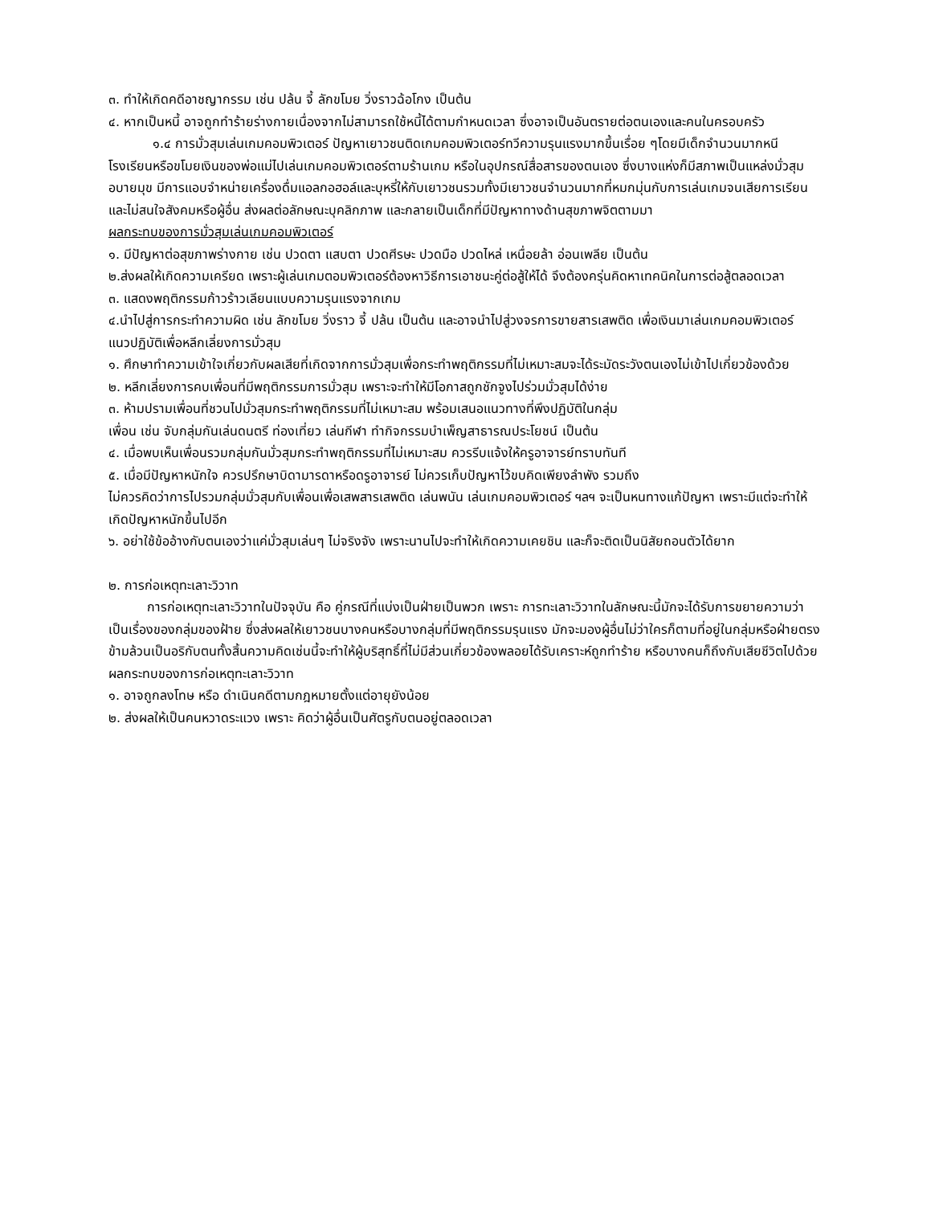๓. ทำให้เกิดคดีอาชญากรรม เช่น ปล้น จี้ ลักขโมย วิ่งราวฉ้อโกง เป็นต้น
๔. หากเป็นหนี้ อาจถูกทำร้ายร่างกายเนื่องจากไม่สามารถใช้หนี้ได้ตามกำหนดเวลา ซึ่งอาจเป็นอันตรายต่อตนเองและคนในครอบครัว
๑.๔ การมั่วสุมเล่นเกมคอมพิวเตอร์ ปัญหาเยาวชนติดเกมคอมพิวเตอร์ทวีความรุนแรงมากขึ้นเรื่อย ๆโดยมีเด็กจำนวนมากหนีโรงเรียนหรือขโมยเงินของพ่อแม่ไปเล่นเกมคอมพิวเตอร์ตามร้านเกม หรือในอุปกรณ์สื่อสารของตนเอง ซึ่งบางแห่งก็มีสภาพเป็นแหล่งมั่วสุมอบายมุข มีการแอบจำหน่ายเครื่องดื่มแอลกอฮอล์และบุหรี่ให้กับเยาวชนรวมทั้งมีเยาวชนจำนวนมากที่หมกมุ่นกับการเล่นเกมจนเสียการเรียน และไม่สนใจสังคมหรือผู้อื่น ส่งผลต่อลักษณะบุคลิกภาพ และกลายเป็นเด็กที่มีปัญหาทางด้านสุขภาพจิตตามมา
ผลกระทบของการมั่วสุมเล่นเกมคอมพิวเตอร์
๑. มีปัญหาต่อสุขภาพร่างกาย เช่น ปวดตา แสบตา ปวดศีรษะ ปวดมือ ปวดไหล่ เหนื่อยล้า อ่อนเพลีย เป็นต้น
๒.ส่งผลให้เกิดความเครียด เพราะผู้เล่นเกมตอมพิวเตอร์ต้องหาวิธีการเอาชนะคู่ต่อสู้ให้ได้ จึงต้องครุ่นคิดหาเทคนิคในการต่อสู้ตลอดเวลา
๓. แสดงพฤติกรรมก้าวร้าวเลียนแบบความรุนแรงจากเกม
๔.นำไปสู่การกระทำความผิด เช่น ลักขโมย วิ่งราว จี้ ปล้น เป็นต้น และอาจนำไปสู่วงจรการขายสารเสพติด เพื่อเงินมาเล่นเกมคอมพิวเตอร์
แนวปฏิบัติเพื่อหลีกเลี่ยงการมั่วสุม
๑. ศึกษาทำความเข้าใจเกี่ยวกับผลเสียที่เกิดจากการมั่วสุมเพื่อกระทำพฤติกรรมที่ไม่เหมาะสมจะได้ระมัดระวังตนเองไม่เข้าไปเกี่ยวข้องด้วย
๒. หลีกเลี่ยงการคบเพื่อนที่มีพฤติกรรมการมั่วสุม เพราะจะทำให้มีโอกาสถูกชักจูงไปร่วมมั่วสุมได้ง่าย
๓. ห้ามปรามเพื่อนที่ชวนไปมั่วสุมกระทำพฤติกรรมที่ไม่เหมาะสม พร้อมเสนอแนวทางที่พึงปฏิบัติในกลุ่ม
เพื่อน เช่น จับกลุ่มกันเล่นดนตรี ท่องเที่ยว เล่นกีฬา ทำกิจกรรมบำเพ็ญสาธารณประโยชน์ เป็นต้น
๔. เมื่อพบเห็นเพื่อนรวมกลุ่มกันมั่วสุมกระทำพฤติกรรมที่ไม่เหมาะสม ควรรีบแจ้งให้ครูอาจารย์ทราบทันที
๕. เมื่อมีปัญหาหนักใจ ควรปรึกษาบิดามารดาหรือดรูอาจารย์ ไม่ควรเก็บปัญหาไว้ขบคิดเพียงลำพัง รวมถึง
ไม่ควรคิดว่าการไปรวมกลุ่มมั่วสุมกับเพื่อนเพื่อเสพสารเสพติด เล่นพนัน เล่นเกมคอมพิวเตอร์ ฯลฯ จะเป็นหนทางแก้ปัญหา เพราะมีแต่จะทำให้เกิดปัญหาหนักขึ้นไปอีก
๖. อย่าใช้ข้ออ้างกับตนเองว่าแค่มั่วสุมเล่นๆ ไม่จริงจัง เพราะนานไปจะทำให้เกิดความเคยชิน และก็จะติดเป็นนิสัยถอนตัวได้ยาก
๒. การก่อเหตุทะเลาะวิวาท
การก่อเหตุทะเลาะวิวาทในปัจจุบัน คือ คู่กรณีที่แบ่งเป็นฝ่ายเป็นพวก เพราะ การทะเลาะวิวาทในลักษณะนี้มักจะได้รับการขยายความว่าเป็นเรื่องของกลุ่มของฝ้าย ซึ่งส่งผลให้เยาวชนบางคนหรือบางกลุ่มที่มีพฤติกรรมรุนแรง มักจะมองผู้อื่นไม่ว่าใครก็ตามที่อยู่ในกลุ่มหรือฝ่ายตรงข้ามล้วนเป็นอริกับตนทั้งสิ้นความคิดเช่นนี้จะทำให้ผู้บริสุทธิ์ที่ไม่มีส่วนเกี่ยวข้องพลอยได้รับเคราะห์ถูกทำร้าย หรือบางคนก็ถึงกับเสียชีวิตไปด้วย
ผลกระทบของการก่อเหตุทะเลาะวิวาท
๑. อาจถูกลงโทษ หรือ ดำเนินคดีตามกฎหมายตั้งแต่อายุยังน้อย
๒. ส่งผลให้เป็นคนหวาดระแวง เพราะ คิดว่าผู้อื่นเป็นศัตรูกับตนอยู่ตลอดเวลา